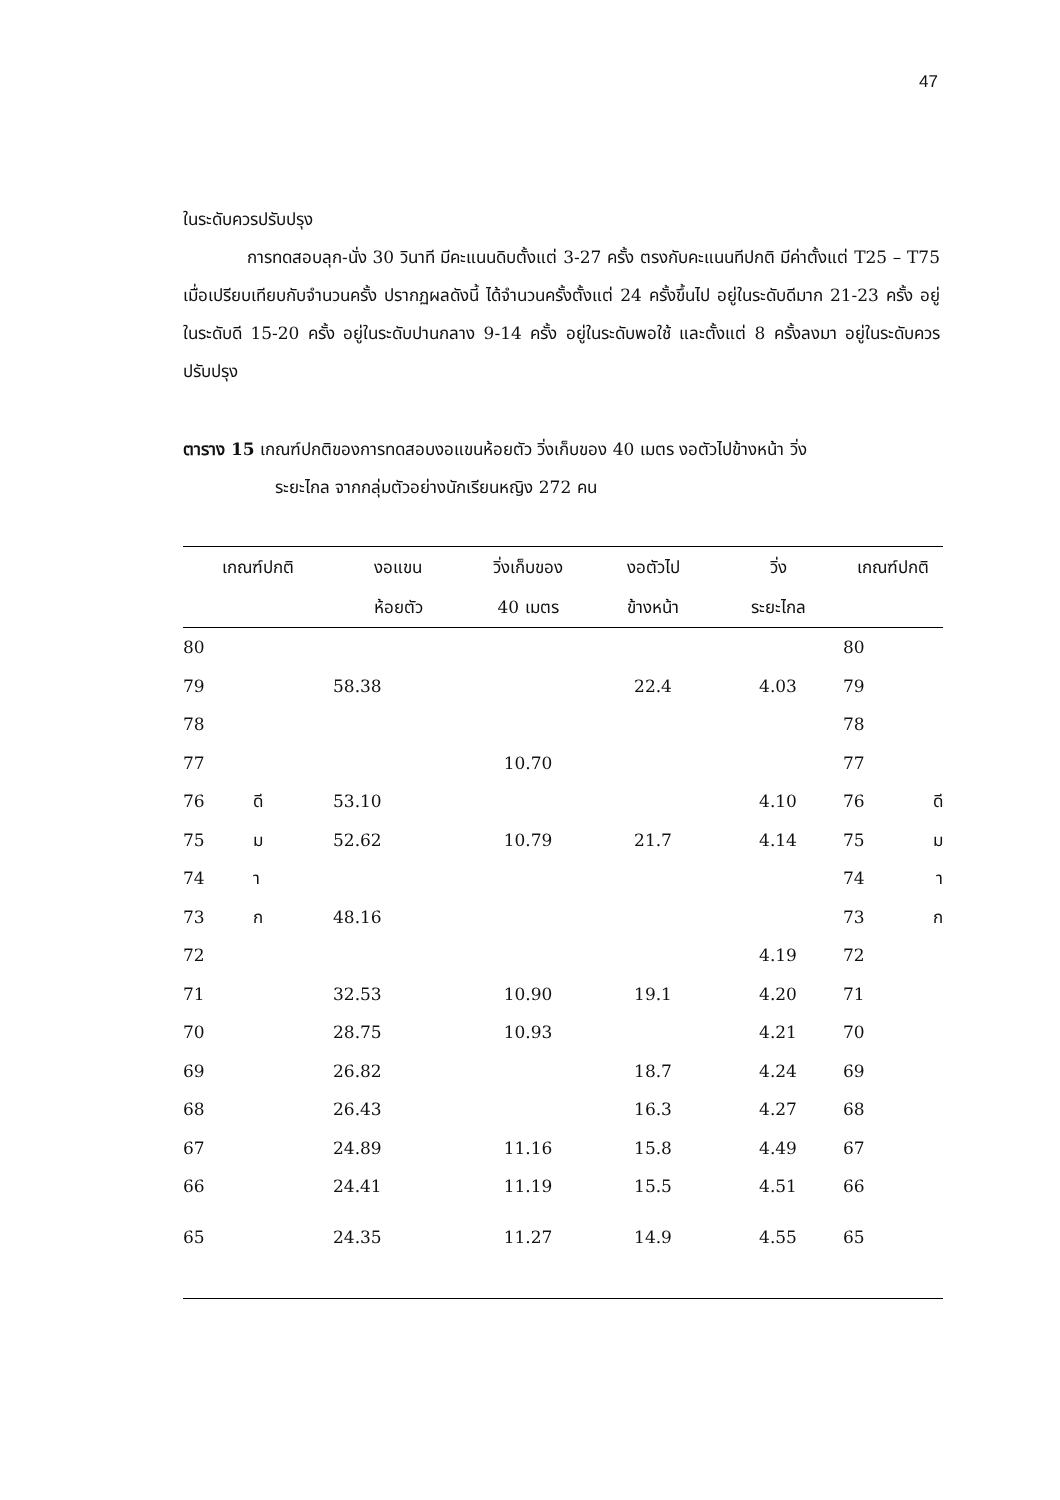47
ในระดับควรปรับปรุง
การทดสอบลุก-นั่ง 30 วินาที มีคะแนนดิบตั้งแต่ 3-27 ครั้ง ตรงกับคะแนนทีปกติ มีค่าตั้งแต่ T25 – T75 เมื่อเปรียบเทียบกับจำนวนครั้ง ปรากฏผลดังนี้ ได้จำนวนครั้งตั้งแต่ 24 ครั้งขึ้นไป อยู่ในระดับดีมาก 21-23 ครั้ง อยู่ในระดับดี 15-20 ครั้ง อยู่ในระดับปานกลาง 9-14 ครั้ง อยู่ในระดับพอใช้ และตั้งแต่ 8 ครั้งลงมา อยู่ในระดับควรปรับปรุง
ตาราง 15 เกณฑ์ปกติของการทดสอบงอแขนห้อยตัว วิ่งเก็บของ 40 เมตร งอตัวไปข้างหน้า วิ่ง
ระยะไกล จากกลุ่มตัวอย่างนักเรียนหญิง 272 คน
| เกณฑ์ปกติ | | งอแขน | วิ่งเก็บของ | งอตัวไป | วิ่ง | เกณฑ์ปกติ | |
| --- | --- | --- | --- | --- | --- | --- | --- |
| | | ห้อยตัว | 40 เมตร | ข้างหน้า | ระยะไกล | | |
| 80 | | | | | | 80 | |
| 79 | | 58.38 | | 22.4 | 4.03 | 79 | |
| 78 | | | | | | 78 | |
| 77 | | | 10.70 | | | 77 | |
| 76 | ดี | 53.10 | | | 4.10 | 76 | ดี |
| 75 | ม | 52.62 | 10.79 | 21.7 | 4.14 | 75 | ม |
| 74 | า | | | | | 74 | า |
| 73 | ก | 48.16 | | | | 73 | ก |
| 72 | | | | | 4.19 | 72 | |
| 71 | | 32.53 | 10.90 | 19.1 | 4.20 | 71 | |
| 70 | | 28.75 | 10.93 | | 4.21 | 70 | |
| 69 | | 26.82 | | 18.7 | 4.24 | 69 | |
| 68 | | 26.43 | | 16.3 | 4.27 | 68 | |
| 67 | | 24.89 | 11.16 | 15.8 | 4.49 | 67 | |
| 66 | | 24.41 | 11.19 | 15.5 | 4.51 | 66 | |
| 65 | | 24.35 | 11.27 | 14.9 | 4.55 | 65 | |